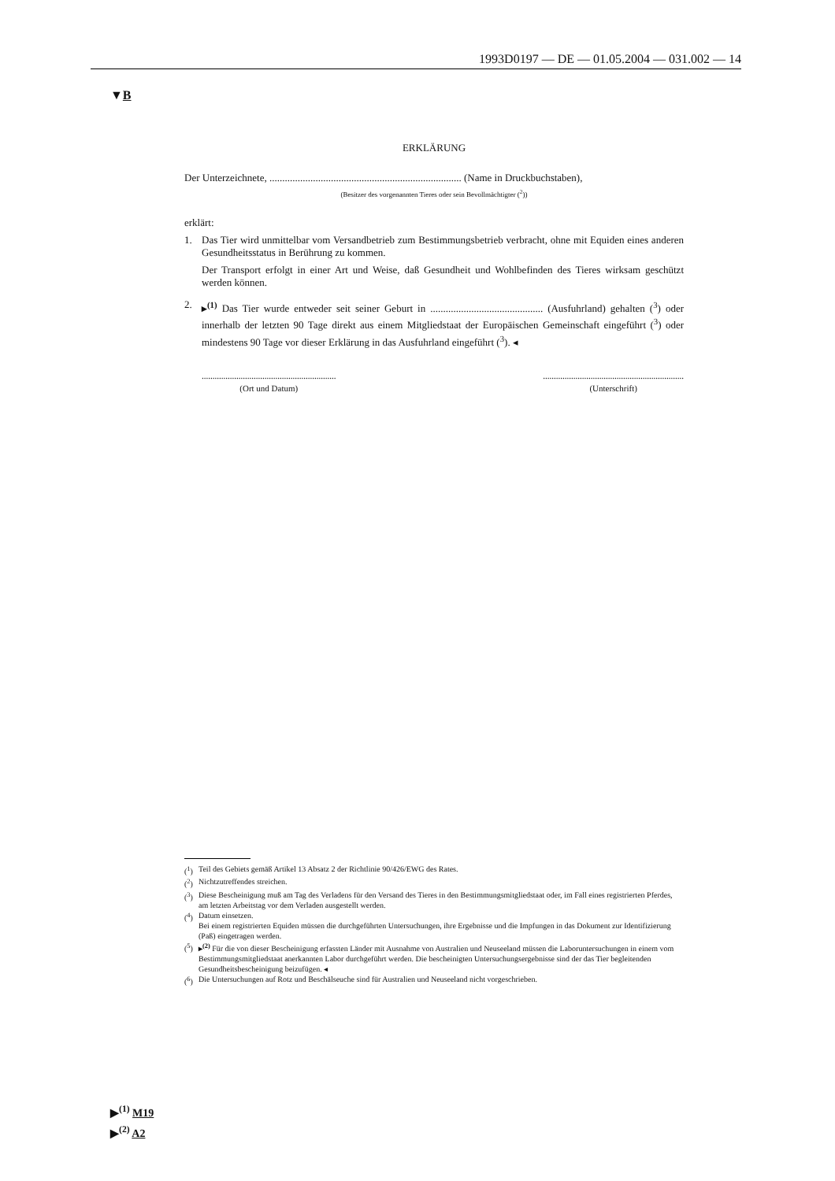1993D0197 — DE — 01.05.2004 — 031.002 — 14
▼B
ERKLÄRUNG
Der Unterzeichnete, ........................................................................... (Name in Druckbuchstaben),
(Besitzer des vorgenannten Tieres oder sein Bevollmächtigter (<sup>2</sup>))
erklärt:
1. Das Tier wird unmittelbar vom Versandbetrieb zum Bestimmungsbetrieb verbracht, ohne mit Equiden eines anderen Gesundheitsstatus in Berührung zu kommen.
Der Transport erfolgt in einer Art und Weise, daß Gesundheit und Wohlbefinden des Tieres wirksam geschützt werden können.
2. ▸<sup>(1)</sup> Das Tier wurde entweder seit seiner Geburt in ............................................ (Ausfuhrland) gehalten (<sup>3</sup>) oder innerhalb der letzten 90 Tage direkt aus einem Mitgliedstaat der Europäischen Gemeinschaft eingeführt (<sup>3</sup>) oder mindestens 90 Tage vor dieser Erklärung in das Ausfuhrland eingeführt (<sup>3</sup>). ◂
..............................................................
(Ort und Datum)
.................................................................
(Unterschrift)
(<sup>1</sup>) Teil des Gebiets gemäß Artikel 13 Absatz 2 der Richtlinie 90/426/EWG des Rates.
(<sup>2</sup>) Nichtzutreffendes streichen.
(<sup>3</sup>) Diese Bescheinigung muß am Tag des Verladens für den Versand des Tieres in den Bestimmungsmitgliedstaat oder, im Fall eines registrierten Pferdes, am letzten Arbeitstag vor dem Verladen ausgestellt werden.
(<sup>4</sup>) Datum einsetzen.
Bei einem registrierten Equiden müssen die durchgeführten Untersuchungen, ihre Ergebnisse und die Impfungen in das Dokument zur Identifizierung (Paß) eingetragen werden.
(<sup>5</sup>) ▸<sup>(2)</sup> Für die von dieser Bescheinigung erfassten Länder mit Ausnahme von Australien und Neuseeland müssen die Laboruntersuchungen in einem vom Bestimmungsmitgliedstaat anerkannten Labor durchgeführt werden. Die bescheinigten Untersuchungsergebnisse sind der das Tier begleitenden Gesundheitsbescheinigung beizufügen. ◂
(<sup>6</sup>) Die Untersuchungen auf Rotz und Beschälseuche sind für Australien und Neuseeland nicht vorgeschrieben.
▶<sup>(1)</sup> M19
▶<sup>(2)</sup> A2